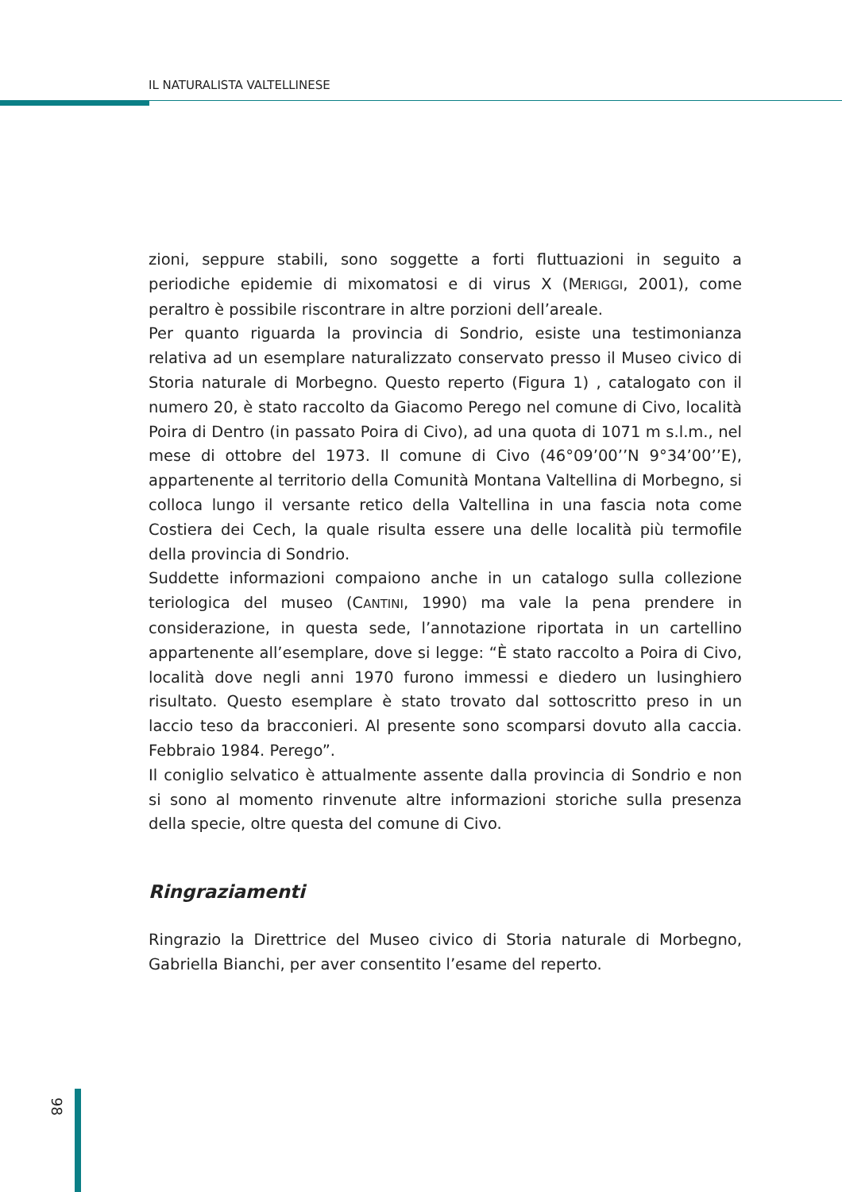IL NATURALISTA VALTELLINESE
zioni, seppure stabili, sono soggette a forti fluttuazioni in seguito a periodiche epidemie di mixomatosi e di virus X (MERIGGI, 2001), come peraltro è possibile riscontrare in altre porzioni dell’areale.
Per quanto riguarda la provincia di Sondrio, esiste una testimonianza relativa ad un esemplare naturalizzato conservato presso il Museo civico di Storia naturale di Morbegno. Questo reperto (Figura 1) , catalogato con il numero 20, è stato raccolto da Giacomo Perego nel comune di Civo, località Poira di Dentro (in passato Poira di Civo), ad una quota di 1071 m s.l.m., nel mese di ottobre del 1973. Il comune di Civo (46°09’00’’N 9°34’00’’E), appartenente al territorio della Comunità Montana Valtellina di Morbegno, si colloca lungo il versante retico della Valtellina in una fascia nota come Costiera dei Cech, la quale risulta essere una delle località più termofile della provincia di Sondrio.
Suddette informazioni compaiono anche in un catalogo sulla collezione teriologica del museo (CANTINI, 1990) ma vale la pena prendere in considerazione, in questa sede, l’annotazione riportata in un cartellino appartenente all’esemplare, dove si legge: “È stato raccolto a Poira di Civo, località dove negli anni 1970 furono immessi e diedero un lusinghiero risultato. Questo esemplare è stato trovato dal sottoscritto preso in un laccio teso da bracconieri. Al presente sono scomparsi dovuto alla caccia. Febbraio 1984. Perego”.
Il coniglio selvatico è attualmente assente dalla provincia di Sondrio e non si sono al momento rinvenute altre informazioni storiche sulla presenza della specie, oltre questa del comune di Civo.
Ringraziamenti
Ringrazio la Direttrice del Museo civico di Storia naturale di Morbegno, Gabriella Bianchi, per aver consentito l’esame del reperto.
98